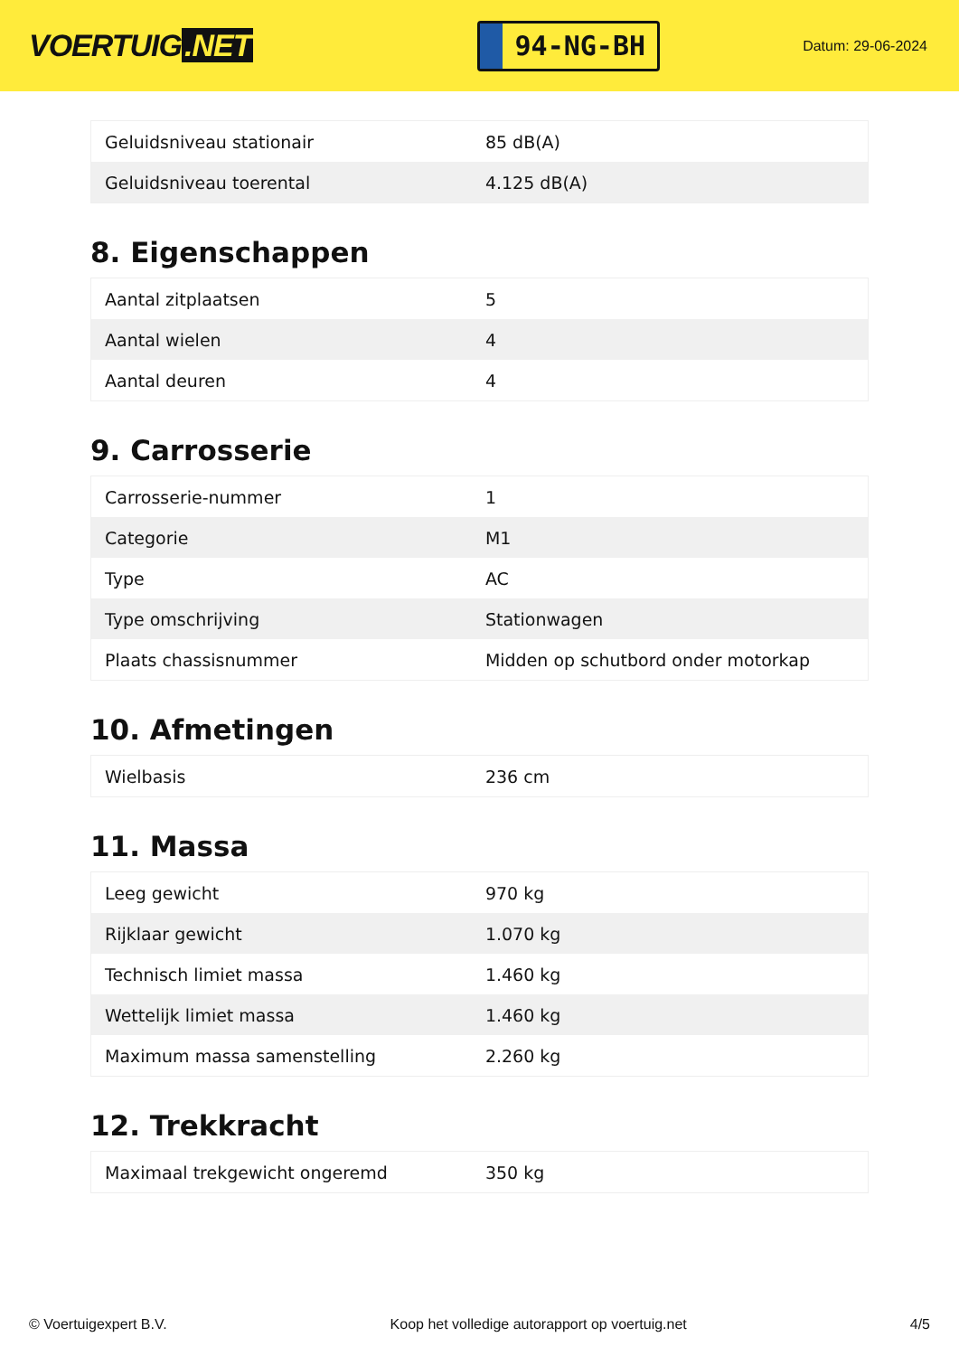VOERTUIG.NET
94-NG-BH
Datum: 29-06-2024
| Geluidsniveau stationair | 85 dB(A) |
| Geluidsniveau toerental | 4.125 dB(A) |
8. Eigenschappen
| Aantal zitplaatsen | 5 |
| Aantal wielen | 4 |
| Aantal deuren | 4 |
9. Carrosserie
| Carrosserie-nummer | 1 |
| Categorie | M1 |
| Type | AC |
| Type omschrijving | Stationwagen |
| Plaats chassisnummer | Midden op schutbord onder motorkap |
10. Afmetingen
| Wielbasis | 236 cm |
11. Massa
| Leeg gewicht | 970 kg |
| Rijklaar gewicht | 1.070 kg |
| Technisch limiet massa | 1.460 kg |
| Wettelijk limiet massa | 1.460 kg |
| Maximum massa samenstelling | 2.260 kg |
12. Trekkracht
| Maximaal trekgewicht ongeremd | 350 kg |
© Voertuigexpert B.V. Koop het volledige autorapport op voertuig.net 4/5